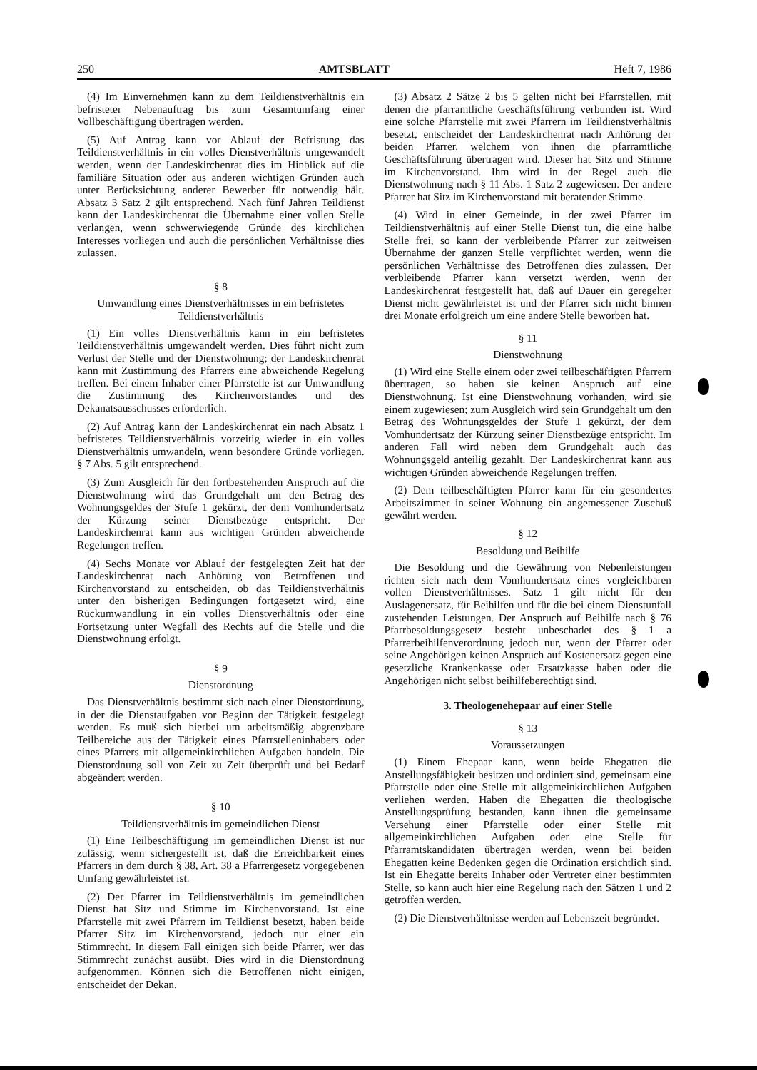250 AMTSBLATT Heft 7, 1986
(4) Im Einvernehmen kann zu dem Teildienstverhältnis ein befristeter Nebenauftrag bis zum Gesamtumfang einer Vollbeschäftigung übertragen werden.
(5) Auf Antrag kann vor Ablauf der Befristung das Teildienstverhältnis in ein volles Dienstverhältnis umgewandelt werden, wenn der Landeskirchenrat dies im Hinblick auf die familiäre Situation oder aus anderen wichtigen Gründen auch unter Berücksichtung anderer Bewerber für notwendig hält. Absatz 3 Satz 2 gilt entsprechend. Nach fünf Jahren Teildienst kann der Landeskirchenrat die Übernahme einer vollen Stelle verlangen, wenn schwerwiegende Gründe des kirchlichen Interesses vorliegen und auch die persönlichen Verhältnisse dies zulassen.
§ 8
Umwandlung eines Dienstverhältnisses in ein befristetes Teildienstverhältnis
(1) Ein volles Dienstverhältnis kann in ein befristetes Teildienstverhältnis umgewandelt werden. Dies führt nicht zum Verlust der Stelle und der Dienstwohnung; der Landeskirchenrat kann mit Zustimmung des Pfarrers eine abweichende Regelung treffen. Bei einem Inhaber einer Pfarrstelle ist zur Umwandlung die Zustimmung des Kirchenvorstandes und des Dekanatsausschusses erforderlich.
(2) Auf Antrag kann der Landeskirchenrat ein nach Absatz 1 befristetes Teildienstverhältnis vorzeitig wieder in ein volles Dienstverhältnis umwandeln, wenn besondere Gründe vorliegen. § 7 Abs. 5 gilt entsprechend.
(3) Zum Ausgleich für den fortbestehenden Anspruch auf die Dienstwohnung wird das Grundgehalt um den Betrag des Wohnungsgeldes der Stufe 1 gekürzt, der dem Vomhundertsatz der Kürzung seiner Dienstbezüge entspricht. Der Landeskirchenrat kann aus wichtigen Gründen abweichende Regelungen treffen.
(4) Sechs Monate vor Ablauf der festgelegten Zeit hat der Landeskirchenrat nach Anhörung von Betroffenen und Kirchenvorstand zu entscheiden, ob das Teildienstverhältnis unter den bisherigen Bedingungen fortgesetzt wird, eine Rückumwandlung in ein volles Dienstverhältnis oder eine Fortsetzung unter Wegfall des Rechts auf die Stelle und die Dienstwohnung erfolgt.
§ 9
Dienstordnung
Das Dienstverhältnis bestimmt sich nach einer Dienstordnung, in der die Dienstaufgaben vor Beginn der Tätigkeit festgelegt werden. Es muß sich hierbei um arbeitsmäßig abgrenzbare Teilbereiche aus der Tätigkeit eines Pfarrstelleninhabers oder eines Pfarrers mit allgemeinkirchlichen Aufgaben handeln. Die Dienstordnung soll von Zeit zu Zeit überprüft und bei Bedarf abgeändert werden.
§ 10
Teildienstverhältnis im gemeindlichen Dienst
(1) Eine Teilbeschäftigung im gemeindlichen Dienst ist nur zulässig, wenn sichergestellt ist, daß die Erreichbarkeit eines Pfarrers in dem durch § 38, Art. 38 a Pfarrergesetz vorgegebenen Umfang gewährleistet ist.
(2) Der Pfarrer im Teildienstverhältnis im gemeindlichen Dienst hat Sitz und Stimme im Kirchenvorstand. Ist eine Pfarrstelle mit zwei Pfarrern im Teildienst besetzt, haben beide Pfarrer Sitz im Kirchenvorstand, jedoch nur einer ein Stimmrecht. In diesem Fall einigen sich beide Pfarrer, wer das Stimmrecht zunächst ausübt. Dies wird in die Dienstordnung aufgenommen. Können sich die Betroffenen nicht einigen, entscheidet der Dekan.
(3) Absatz 2 Sätze 2 bis 5 gelten nicht bei Pfarrstellen, mit denen die pfarramtliche Geschäftsführung verbunden ist. Wird eine solche Pfarrstelle mit zwei Pfarrern im Teildienstverhältnis besetzt, entscheidet der Landeskirchenrat nach Anhörung der beiden Pfarrer, welchem von ihnen die pfarramtliche Geschäftsführung übertragen wird. Dieser hat Sitz und Stimme im Kirchenvorstand. Ihm wird in der Regel auch die Dienstwohnung nach § 11 Abs. 1 Satz 2 zugewiesen. Der andere Pfarrer hat Sitz im Kirchenvorstand mit beratender Stimme.
(4) Wird in einer Gemeinde, in der zwei Pfarrer im Teildienstverhältnis auf einer Stelle Dienst tun, die eine halbe Stelle frei, so kann der verbleibende Pfarrer zur zeitweisen Übernahme der ganzen Stelle verpflichtet werden, wenn die persönlichen Verhältnisse des Betroffenen dies zulassen. Der verbleibende Pfarrer kann versetzt werden, wenn der Landeskirchenrat festgestellt hat, daß auf Dauer ein geregelter Dienst nicht gewährleistet ist und der Pfarrer sich nicht binnen drei Monate erfolgreich um eine andere Stelle beworben hat.
§ 11
Dienstwohnung
(1) Wird eine Stelle einem oder zwei teilbeschäftigten Pfarrern übertragen, so haben sie keinen Anspruch auf eine Dienstwohnung. Ist eine Dienstwohnung vorhanden, wird sie einem zugewiesen; zum Ausgleich wird sein Grundgehalt um den Betrag des Wohnungsgeldes der Stufe 1 gekürzt, der dem Vomhundertsatz der Kürzung seiner Dienstbezüge entspricht. Im anderen Fall wird neben dem Grundgehalt auch das Wohnungsgeld anteilig gezahlt. Der Landeskirchenrat kann aus wichtigen Gründen abweichende Regelungen treffen.
(2) Dem teilbeschäftigten Pfarrer kann für ein gesondertes Arbeitszimmer in seiner Wohnung ein angemessener Zuschuß gewährt werden.
§ 12
Besoldung und Beihilfe
Die Besoldung und die Gewährung von Nebenleistungen richten sich nach dem Vomhundertsatz eines vergleichbaren vollen Dienstverhältnisses. Satz 1 gilt nicht für den Auslagenersatz, für Beihilfen und für die bei einem Dienstunfall zustehenden Leistungen. Der Anspruch auf Beihilfe nach § 76 Pfarrbesoldungsgesetz besteht unbeschadet des § 1 a Pfarrerbeihilfenverordnung jedoch nur, wenn der Pfarrer oder seine Angehörigen keinen Anspruch auf Kostenersatz gegen eine gesetzliche Krankenkasse oder Ersatzkasse haben oder die Angehörigen nicht selbst beihilfeberechtigt sind.
3. Theologenehepaar auf einer Stelle
§ 13
Voraussetzungen
(1) Einem Ehepaar kann, wenn beide Ehegatten die Anstellungsfähigkeit besitzen und ordiniert sind, gemeinsam eine Pfarrstelle oder eine Stelle mit allgemeinkirchlichen Aufgaben verliehen werden. Haben die Ehegatten die theologische Anstellungsprüfung bestanden, kann ihnen die gemeinsame Versehung einer Pfarrstelle oder einer Stelle mit allgemeinkirchlichen Aufgaben oder eine Stelle für Pfarramtskandidaten übertragen werden, wenn bei beiden Ehegatten keine Bedenken gegen die Ordination ersichtlich sind. Ist ein Ehegatte bereits Inhaber oder Vertreter einer bestimmten Stelle, so kann auch hier eine Regelung nach den Sätzen 1 und 2 getroffen werden.
(2) Die Dienstverhältnisse werden auf Lebenszeit begründet.